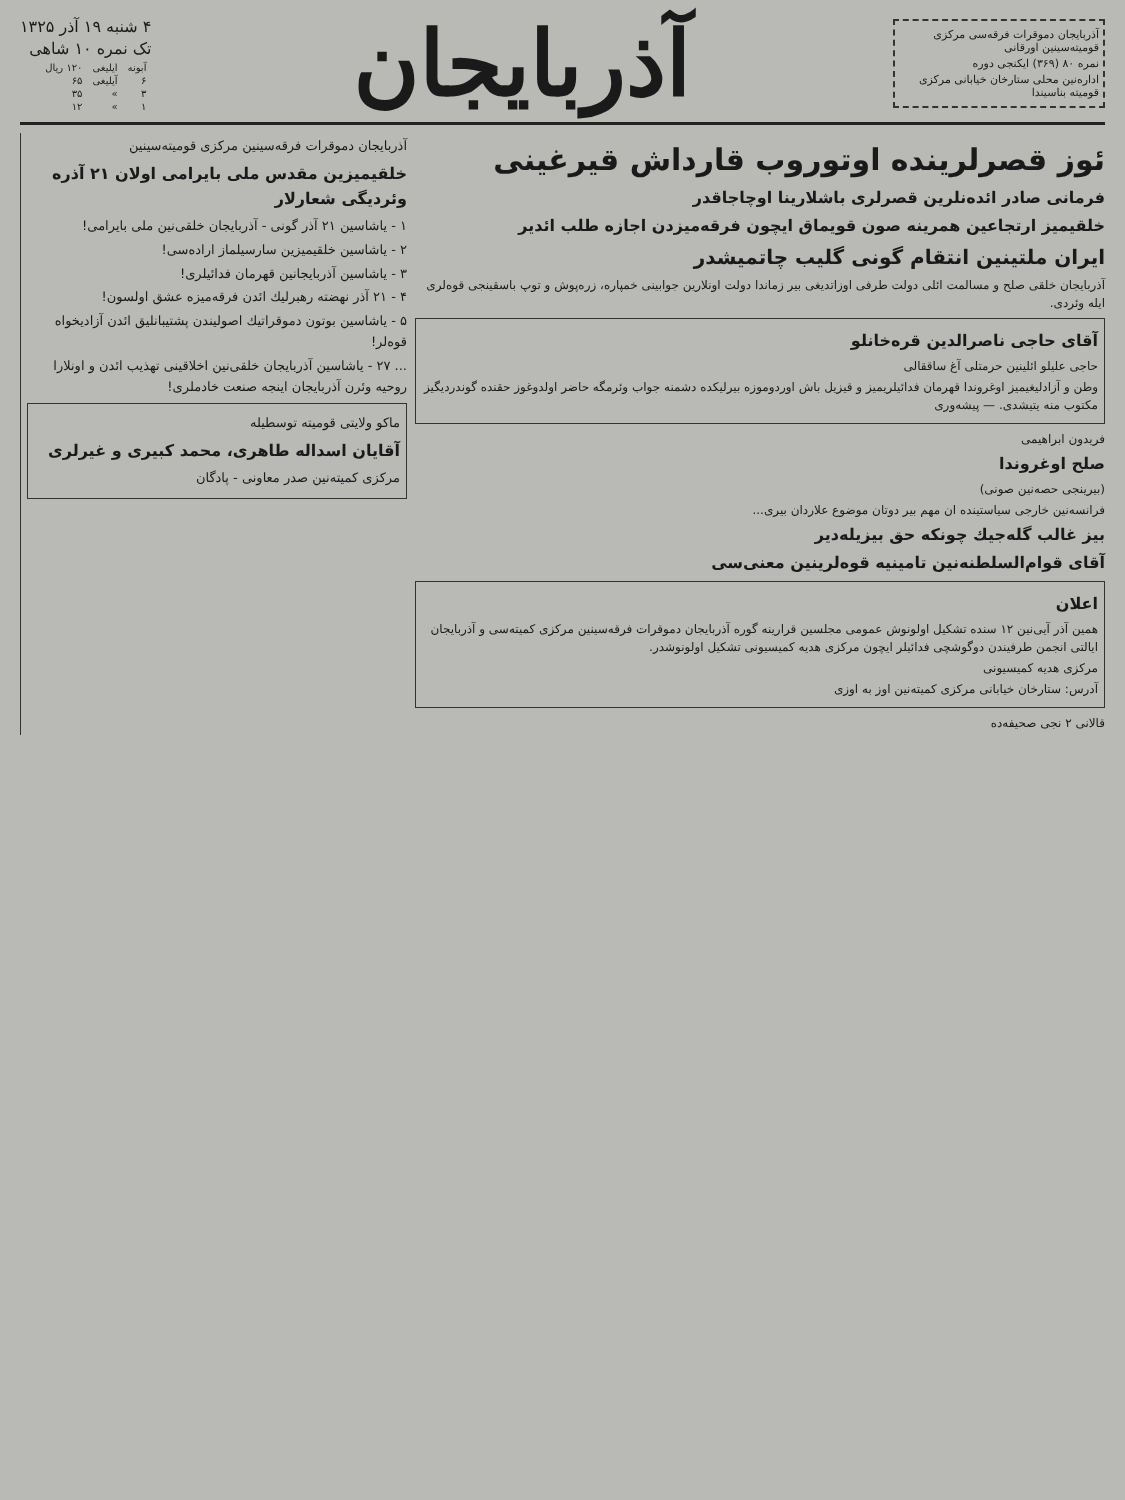آذربایجان دموقرات فرقه‌سی مرکزی قومیته‌سینین اورقانی
نمره ۸۰ (۳۶۹) ایکنجی دوره
اداره‌نین محلی ستارخان خیابانی مرکزی قومیته بناسیندا
آذربایجان
۴ شنبه ۱۹ آذر ۱۳۲۵
تک نمره ۱۰ شاهی
| آبونه | ایلیغی | ۱۲۰ ریال |
| ۶ | آیلیغی | ۶۵ |
| ۳ | » | ۳۵ |
| ۱ | » | ۱۲ |
ئوز قصرلرینده اوتوروب قارداش قیرغینی
فرمانی صادر ائده‌نلرین قصرلری باشلارینا اوچاجاقدر
خلقیمیز ارتجاعین همرینه صون قویماق ایچون فرقه‌میزدن اجازه طلب ائدیر
ایران ملتینین انتقام گونی گلیب چاتمیشدر
آذربایجان خلقی صلح و مسالمت ائلی دولت طرفی اوزاتدیغی بیر زماندا دولت اونلارین جوابینی خمپاره، زره‌پوش و توپ باسقینجی قوه‌لری ایله وئردی.
آقای حاجی ناصرالدین قره‌خانلو
حاجی علیلو ائلینین حرمتلی آغ ساققالی
وطن و آزادلیغیمیز اوغروندا قهرمان فدائیلریمیز و قیزیل باش اوردوموزه بیرلیکده دشمنه جواب وئرمگه حاضر اولدوغوز حقنده گوندردیگیز مکتوب منه یتیشدی. — پیشه‌وری
فریدون ابراهیمی
صلح اوغروندا
(بیرینجی حصه‌نین صونی)
فرانسه‌نین خارجی سیاستینده ان مهم بیر دوتان موضوع علاردان بیری...
بیز غالب گله‌جیك چونکه حق بیزیله‌دیر
آقای قوام‌السلطنه‌نین تامینیه قوه‌لرینین معنی‌سی
اعلان
همین آذر آیی‌نین ۱۲ سنده تشکیل اولونوش عمومی مجلسین قرارینه گوره آذربایجان دموقرات فرقه‌سینین مرکزی کمیته‌سی و آذربایجان ایالتی انجمن طرفیندن دوگوشچی فدائیلر ایچون مرکزی هدیه کمیسیونی تشکیل اولونوشدر.
مرکزی هدیه کمیسیونی
آدرس: ستارخان خیابانی مرکزی کمیته‌نین اوز به اوزی
قالانی ۲ نجی صحیفه‌ده
آذربایجان دموقرات فرقه‌سینین مرکزی قومیته‌سینین
خلقیمیزین مقدس ملی بایرامی اولان ۲۱ آذره وئردیگی شعارلار
۱ - یاشاسین ۲۱ آذر گونی - آذربایجان خلقی‌نین ملی بایرامی!
۲ - یاشاسین خلقیمیزین سارسیلماز اراده‌سی!
۳ - یاشاسین آذربایجانین قهرمان فدائیلری!
۴ - ۲۱ آذر نهضته رهبرلیك ائدن فرقه‌میزه عشق اولسون!
۵ - یاشاسین بوتون دموقراتیك اصولیندن پشتیبانلیق ائدن آزادیخواه قوه‌لر!
... ۲۷ - یاشاسین آذربایجان خلقی‌نین اخلاقینی تهذیب ائدن و اونلارا روحیه وئرن آذربایجان اینجه صنعت خادملری!
ماکو ولایتی قومیته توسطیله
آقایان اسداله طاهری، محمد کبیری و غیرلری
مرکزی کمیته‌نین صدر معاونی - پادگان